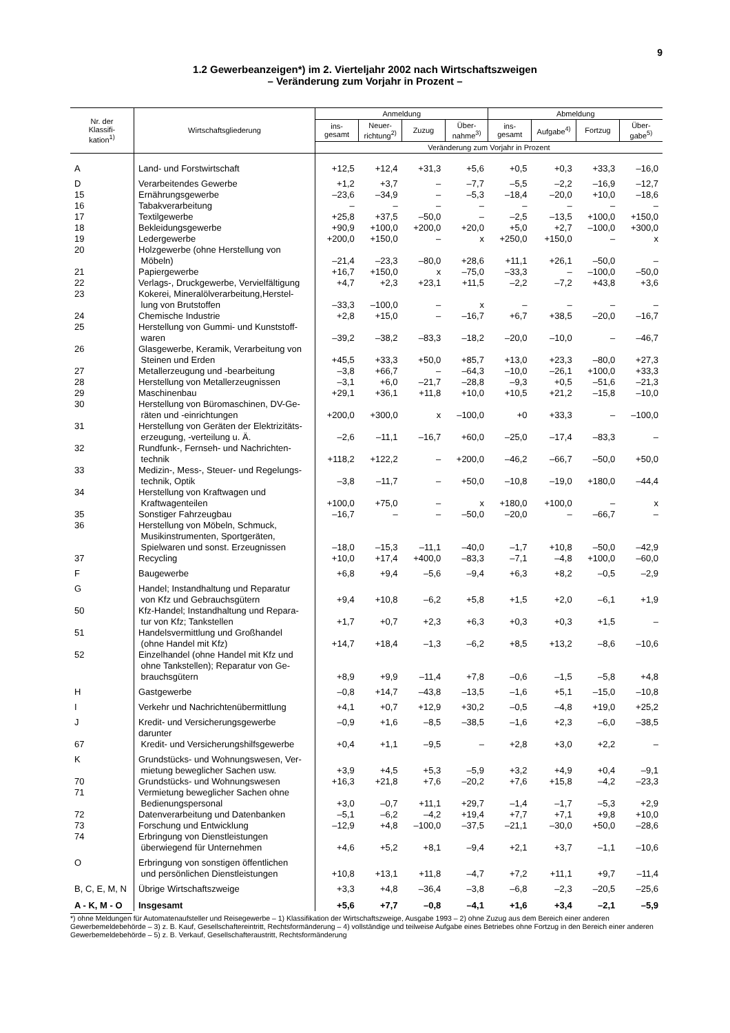9
1.2 Gewerbeanzeigen*) im 2. Vierteljahr 2002 nach Wirtschaftszweigen
– Veränderung zum Vorjahr in Prozent –
| Nr. der Klassifi- kation<sup>1)</sup> | Wirtschaftsgliederung | Anmeldung | | | | Abmeldung | | | |
| --- | --- | --- | --- | --- | --- | --- | --- | --- | --- |
| | | ins- gesamt | Neuer- richtung<sup>2)</sup> | Zuzug | Über- nahme<sup>3)</sup> | ins- gesamt | Aufgabe<sup>4)</sup> | Fortzug | Über- gabe<sup>5)</sup> |
| | | Veränderung zum Vorjahr in Prozent | | | | | | | |
| A | Land- und Forstwirtschaft | +12,5 | +12,4 | +31,3 | +5,6 | +0,5 | +0,3 | +33,3 | –16,0 |
| D | Verarbeitendes Gewerbe | +1,2 | +3,7 | – | –7,7 | –5,5 | –2,2 | –16,9 | –12,7 |
| 15 | Ernährungsgewerbe | –23,6 | –34,9 | – | –5,3 | –18,4 | –20,0 | +10,0 | –18,6 |
| 16 | Tabakverarbeitung | – | – | – | – | – | – | – | – |
| 17 | Textilgewerbe | +25,8 | +37,5 | –50,0 | – | –2,5 | –13,5 | +100,0 | +150,0 |
| 18 | Bekleidungsgewerbe | +90,9 | +100,0 | +200,0 | +20,0 | +5,0 | +2,7 | –100,0 | +300,0 |
| 19 | Ledergewerbe | +200,0 | +150,0 | – | x | +250,0 | +150,0 | – | x |
| 20 | Holzgewerbe (ohne Herstellung von Möbeln) | –21,4 | –23,3 | –80,0 | +28,6 | +11,1 | +26,1 | –50,0 | – |
| 21 | Papiergewerbe | +16,7 | +150,0 | x | –75,0 | –33,3 | – | –100,0 | –50,0 |
| 22 | Verlags-, Druckgewerbe, Vervielfältigung | +4,7 | +2,3 | +23,1 | +11,5 | –2,2 | –7,2 | +43,8 | +3,6 |
| 23 | Kokerei, Mineralölverarbeitung,Herstel- lung von Brutstoffen | –33,3 | –100,0 | – | x | – | – | – | – |
| 24 | Chemische Industrie | +2,8 | +15,0 | – | –16,7 | +6,7 | +38,5 | –20,0 | –16,7 |
| 25 | Herstellung von Gummi- und Kunststoff- waren | –39,2 | –38,2 | –83,3 | –18,2 | –20,0 | –10,0 | – | –46,7 |
| 26 | Glasgewerbe, Keramik, Verarbeitung von Steinen und Erden | +45,5 | +33,3 | +50,0 | +85,7 | +13,0 | +23,3 | –80,0 | +27,3 |
| 27 | Metallerzeugung und -bearbeitung | –3,8 | +66,7 | – | –64,3 | –10,0 | –26,1 | +100,0 | +33,3 |
| 28 | Herstellung von Metallerzeugnissen | –3,1 | +6,0 | –21,7 | –28,8 | –9,3 | +0,5 | –51,6 | –21,3 |
| 29 | Maschinenbau | +29,1 | +36,1 | +11,8 | +10,0 | +10,5 | +21,2 | –15,8 | –10,0 |
| 30 | Herstellung von Büromaschinen, DV-Ge- räten und -einrichtungen | +200,0 | +300,0 | x | –100,0 | +0 | +33,3 | – | –100,0 |
| 31 | Herstellung von Geräten der Elektrizitäts- erzeugung, -verteilung u. Ä. | –2,6 | –11,1 | –16,7 | +60,0 | –25,0 | –17,4 | –83,3 | – |
| 32 | Rundfunk-, Fernseh- und Nachrichten- technik | +118,2 | +122,2 | – | +200,0 | –46,2 | –66,7 | –50,0 | +50,0 |
| 33 | Medizin-, Mess-, Steuer- und Regelungs- technik, Optik | –3,8 | –11,7 | – | +50,0 | –10,8 | –19,0 | +180,0 | –44,4 |
| 34 | Herstellung von Kraftwagen und Kraftwagenteilen | +100,0 | +75,0 | – | x | +180,0 | +100,0 | – | x |
| 35 | Sonstiger Fahrzeugbau | –16,7 | – | – | –50,0 | –20,0 | – | –66,7 | – |
| 36 | Herstellung von Möbeln, Schmuck, Musikinstrumenten, Sportgeräten, Spielwaren und sonst. Erzeugnissen | –18,0 | –15,3 | –11,1 | –40,0 | –1,7 | +10,8 | –50,0 | –42,9 |
| 37 | Recycling | +10,0 | +17,4 | +400,0 | –83,3 | –7,1 | –4,8 | +100,0 | –60,0 |
| F | Baugewerbe | +6,8 | +9,4 | –5,6 | –9,4 | +6,3 | +8,2 | –0,5 | –2,9 |
| G | Handel; Instandhaltung und Reparatur von Kfz und Gebrauchsgütern | +9,4 | +10,8 | –6,2 | +5,8 | +1,5 | +2,0 | –6,1 | +1,9 |
| 50 | Kfz-Handel; Instandhaltung und Repara- tur von Kfz; Tankstellen | +1,7 | +0,7 | +2,3 | +6,3 | +0,3 | +0,3 | +1,5 | – |
| 51 | Handelsvermittlung und Großhandel (ohne Handel mit Kfz) | +14,7 | +18,4 | –1,3 | –6,2 | +8,5 | +13,2 | –8,6 | –10,6 |
| 52 | Einzelhandel (ohne Handel mit Kfz und ohne Tankstellen); Reparatur von Ge- brauchsgütern | +8,9 | +9,9 | –11,4 | +7,8 | –0,6 | –1,5 | –5,8 | +4,8 |
| H | Gastgewerbe | –0,8 | +14,7 | –43,8 | –13,5 | –1,6 | +5,1 | –15,0 | –10,8 |
| I | Verkehr und Nachrichtenübermittlung | +4,1 | +0,7 | +12,9 | +30,2 | –0,5 | –4,8 | +19,0 | +25,2 |
| J | Kredit- und Versicherungsgewerbe | –0,9 | +1,6 | –8,5 | –38,5 | –1,6 | +2,3 | –6,0 | –38,5 |
| | darunter | | | | | | | | |
| 67 | Kredit- und Versicherungshilfsgewerbe | +0,4 | +1,1 | –9,5 | – | +2,8 | +3,0 | +2,2 | – |
| K | Grundstücks- und Wohnungswesen, Ver- mietung beweglicher Sachen usw. | +3,9 | +4,5 | +5,3 | –5,9 | +3,2 | +4,9 | +0,4 | –9,1 |
| 70 | Grundstücks- und Wohnungswesen | +16,3 | +21,8 | +7,6 | –20,2 | +7,6 | +15,8 | –4,2 | –23,3 |
| 71 | Vermietung beweglicher Sachen ohne Bedienungspersonal | +3,0 | –0,7 | +11,1 | +29,7 | –1,4 | –1,7 | –5,3 | +2,9 |
| 72 | Datenverarbeitung und Datenbanken | –5,1 | –6,2 | –4,2 | +19,4 | +7,7 | +7,1 | +9,8 | +10,0 |
| 73 | Forschung und Entwicklung | –12,9 | +4,8 | –100,0 | –37,5 | –21,1 | –30,0 | +50,0 | –28,6 |
| 74 | Erbringung von Dienstleistungen überwiegend für Unternehmen | +4,6 | +5,2 | +8,1 | –9,4 | +2,1 | +3,7 | –1,1 | –10,6 |
| O | Erbringung von sonstigen öffentlichen und persönlichen Dienstleistungen | +10,8 | +13,1 | +11,8 | –4,7 | +7,2 | +11,1 | +9,7 | –11,4 |
| B, C, E, M, N | Übrige Wirtschaftszweige | +3,3 | +4,8 | –36,4 | –3,8 | –6,8 | –2,3 | –20,5 | –25,6 |
| A - K, M - O | Insgesamt | +5,6 | +7,7 | –0,8 | –4,1 | +1,6 | +3,4 | –2,1 | –5,9 |
*) ohne Meldungen für Automatenaufsteller und Reisegewerbe – 1) Klassifikation der Wirtschaftszweige, Ausgabe 1993 – 2) ohne Zuzug aus dem Bereich einer anderen Gewerbemeldebehörde – 3) z. B. Kauf, Gesellschaftereintritt, Rechtsformänderung – 4) vollständige und teilweise Aufgabe eines Betriebes ohne Fortzug in den Bereich einer anderen Gewerbemeldebehörde – 5) z. B. Verkauf, Gesellschafteraustritt, Rechtsformänderung